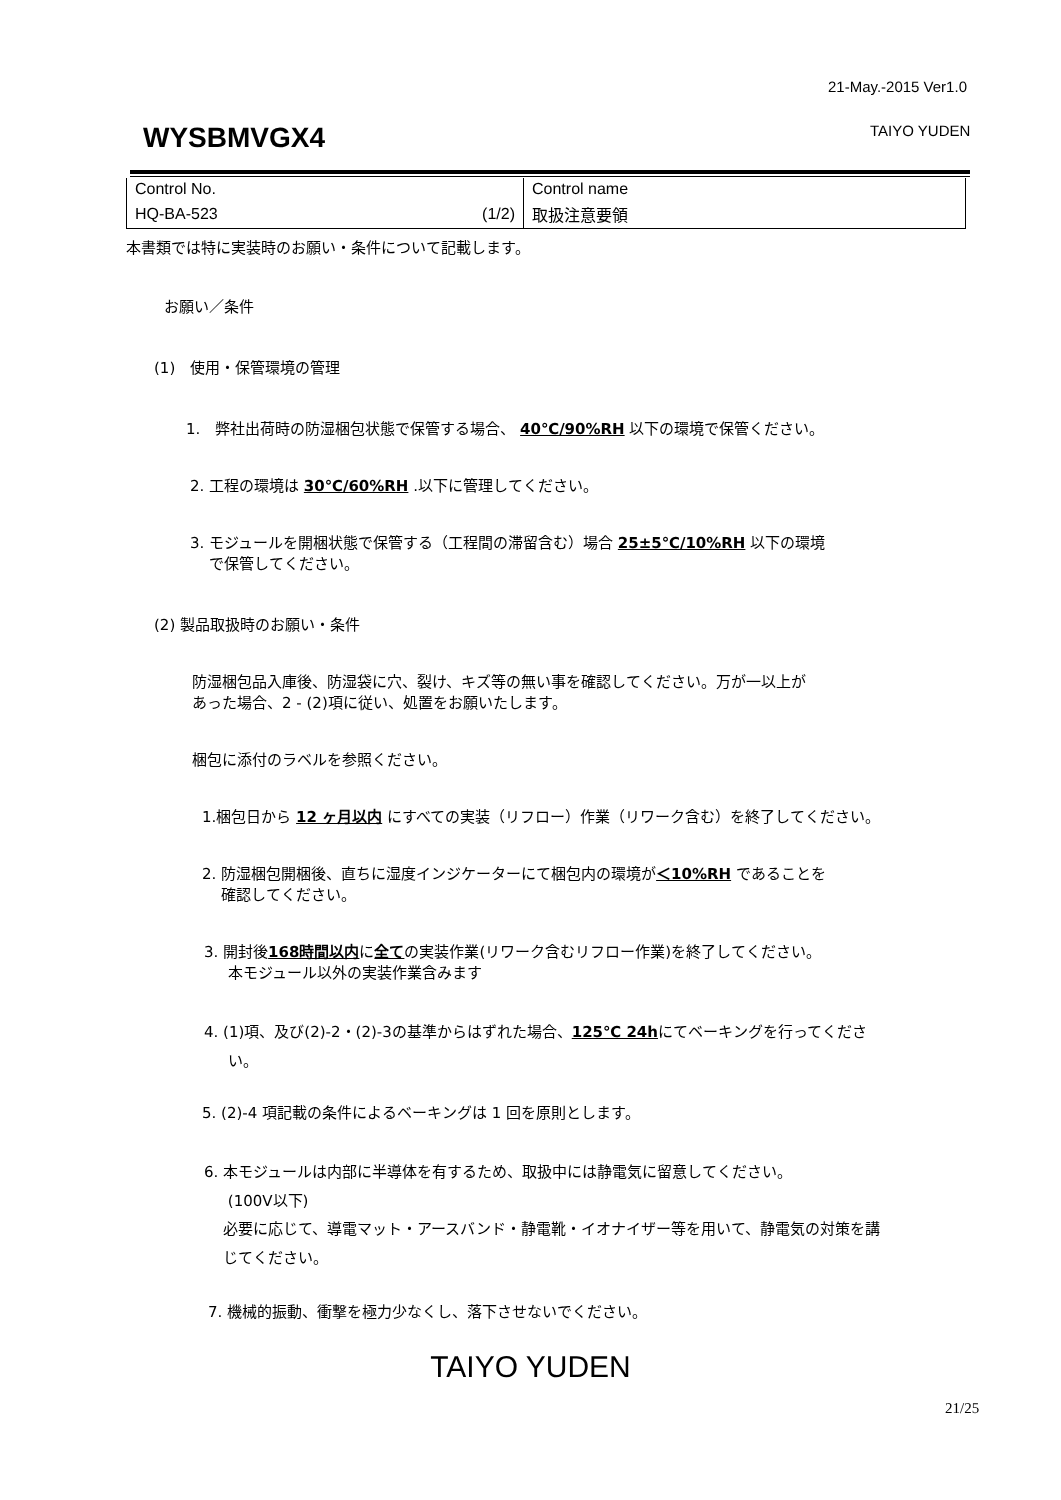21-May.-2015 Ver1.0
WYSBMVGX4 TAIYO YUDEN
| Control No. | Control name |
| HQ-BA-523 (1/2) | 取扱注意要領 |
本書類では特に実装時のお願い・条件について記載します。
お願い／条件
(1)　使用・保管環境の管理
1.　弊社出荷時の防湿梱包状態で保管する場合、 40℃/90%RH 以下の環境で保管ください。
2. 工程の環境は 30℃/60%RH .以下に管理してください。
3. モジュールを開梱状態で保管する（工程間の滞留含む）場合 25±5℃/10%RH 以下の環境
で保管してください。
(2) 製品取扱時のお願い・条件
防湿梱包品入庫後、防湿袋に穴、裂け、キズ等の無い事を確認してください。万が一以上が
あった場合、2 - (2)項に従い、処置をお願いたします。
梱包に添付のラベルを参照ください。
1.梱包日から 12 ヶ月以内 にすべての実装（リフロー）作業（リワーク含む）を終了してください。
2. 防湿梱包開梱後、直ちに湿度インジケーターにて梱包内の環境が＜10%RH であることを
確認してください。
3. 開封後168時間以内に全ての実装作業(リワーク含むリフロー作業)を終了してください。
本モジュール以外の実装作業含みます
4. (1)項、及び(2)-2・(2)-3の基準からはずれた場合、125℃ 24hにてベーキングを行ってくださ
い。
5. (2)-4 項記載の条件によるベーキングは 1 回を原則とします。
6. 本モジュールは内部に半導体を有するため、取扱中には静電気に留意してください。
(100V以下)
必要に応じて、導電マット・アースバンド・静電靴・イオナイザー等を用いて、静電気の対策を講
じてください。
7. 機械的振動、衝撃を極力少なくし、落下させないでください。
TAIYO YUDEN
21/25